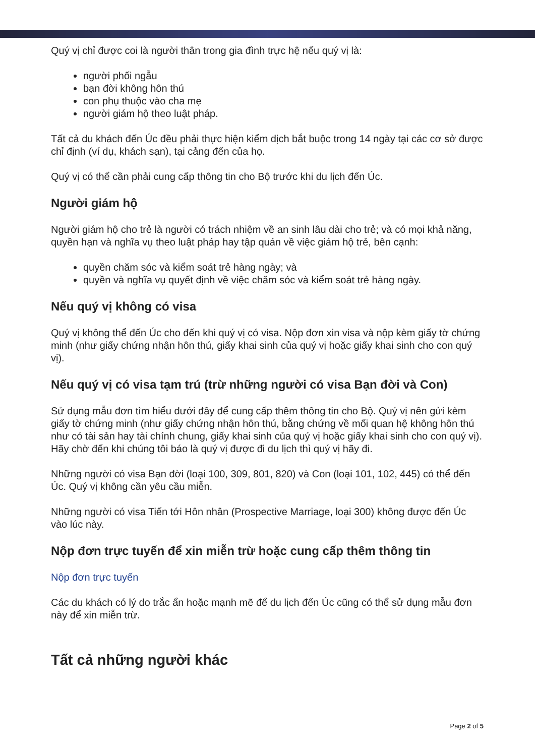Quý vị chỉ được coi là người thân trong gia đình trực hệ nếu quý vị là:
người phối ngẫu
bạn đời không hôn thú
con phụ thuộc vào cha mẹ
người giám hộ theo luật pháp.
Tất cả du khách đến Úc đều phải thực hiện kiểm dịch bắt buộc trong 14 ngày tại các cơ sở được chỉ định (ví dụ, khách sạn), tại cảng đến của họ.
Quý vị có thể cần phải cung cấp thông tin cho Bộ trước khi du lịch đến Úc.
Người giám hộ
Người giám hộ cho trẻ là người có trách nhiệm về an sinh lâu dài cho trẻ; và có mọi khả năng, quyền hạn và nghĩa vụ theo luật pháp hay tập quán về việc giám hộ trẻ, bên cạnh:
quyền chăm sóc và kiểm soát trẻ hàng ngày; và
quyền và nghĩa vụ quyết định về việc chăm sóc và kiểm soát trẻ hàng ngày.
Nếu quý vị không có visa
Quý vị không thể đến Úc cho đến khi quý vị có visa. Nộp đơn xin visa và nộp kèm giấy tờ chứng minh (như giấy chứng nhận hôn thú, giấy khai sinh của quý vị hoặc giấy khai sinh cho con quý vị).
Nếu quý vị có visa tạm trú (trừ những người có visa Bạn đời và Con)
Sử dụng mẫu đơn tìm hiểu dưới đây để cung cấp thêm thông tin cho Bộ. Quý vị nên gửi kèm giấy tờ chứng minh (như giấy chứng nhận hôn thú, bằng chứng về mối quan hệ không hôn thú như có tài sản hay tài chính chung, giấy khai sinh của quý vị hoặc giấy khai sinh cho con quý vị). Hãy chờ đến khi chúng tôi báo là quý vị được đi du lịch thì quý vị hãy đi.
Những người có visa Bạn đời (loại 100, 309, 801, 820) và Con (loại 101, 102, 445) có thể đến Úc. Quý vị không cần yêu cầu miễn.
Những người có visa Tiến tới Hôn nhân (Prospective Marriage, loại 300) không được đến Úc vào lúc này.
Nộp đơn trực tuyến để xin miễn trừ hoặc cung cấp thêm thông tin
Nộp đơn trực tuyến
Các du khách có lý do trắc ẩn hoặc mạnh mẽ để du lịch đến Úc cũng có thể sử dụng mẫu đơn này để xin miễn trừ.
Tất cả những người khác
Page 2 of 5